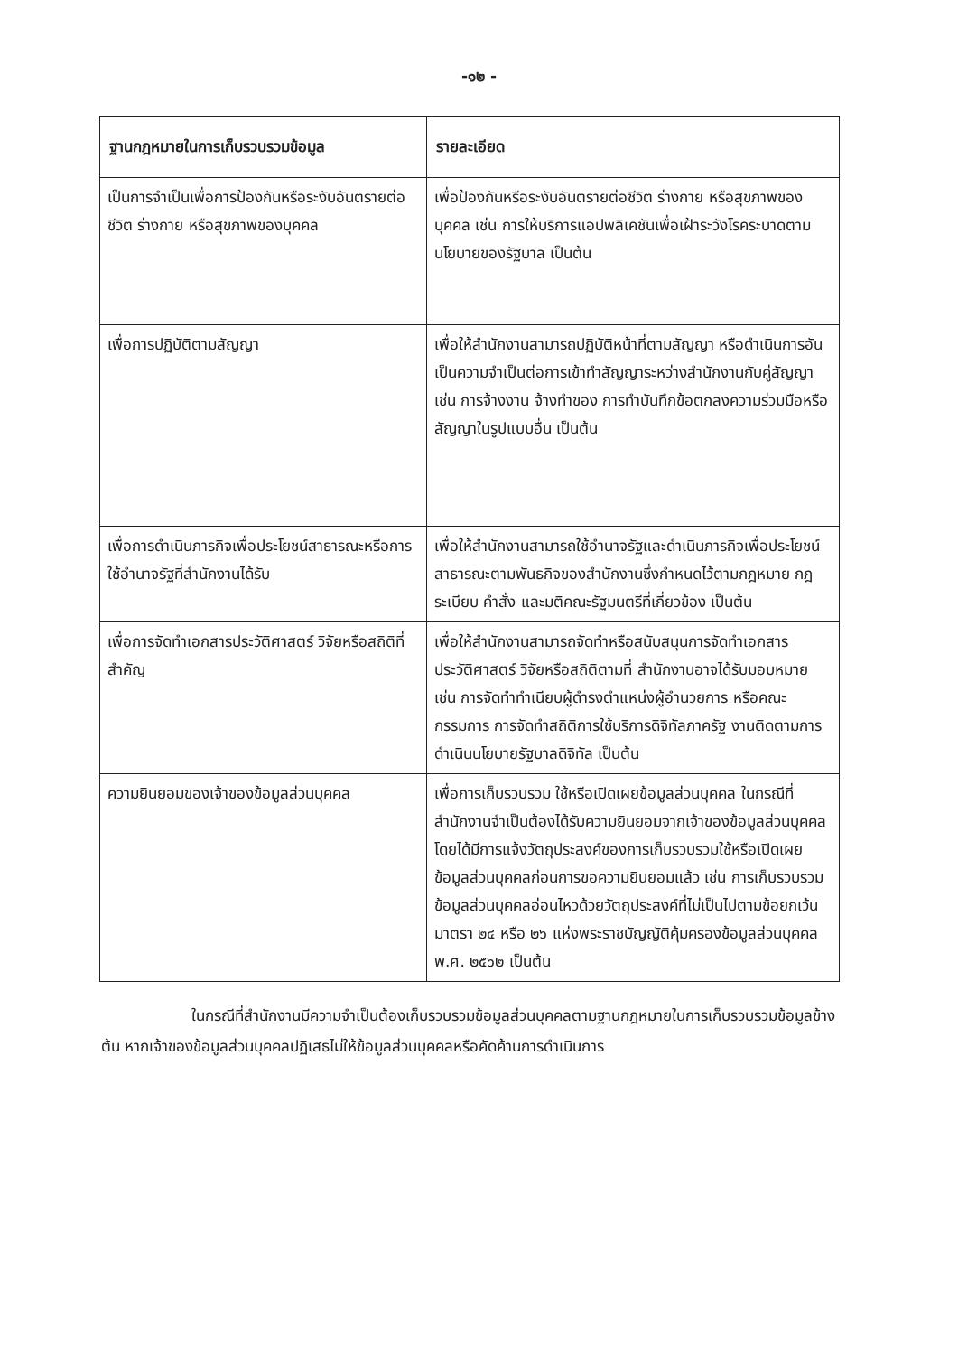-๑๒ -
| ฐานกฎหมายในการเก็บรวบรวมข้อมูล | รายละเอียด |
| --- | --- |
| เป็นการจำเป็นเพื่อการป้องกันหรือระงับอันตรายต่อชีวิต ร่างกาย หรือสุขภาพของบุคคล | เพื่อป้องกันหรือระงับอันตรายต่อชีวิต ร่างกาย หรือสุขภาพของบุคคล เช่น การให้บริการแอปพลิเคชันเพื่อเฝ้าระวังโรคระบาดตามนโยบายของรัฐบาล เป็นต้น |
| เพื่อการปฏิบัติตามสัญญา | เพื่อให้สำนักงานสามารถปฏิบัติหน้าที่ตามสัญญา หรือดำเนินการอันเป็นความจำเป็นต่อการเข้าทำสัญญาระหว่างสำนักงานกับคู่สัญญา เช่น การจ้างงาน จ้างทำของ การทำบันทึกข้อตกลงความร่วมมือหรือสัญญาในรูปแบบอื่น เป็นต้น |
| เพื่อการดำเนินภารกิจเพื่อประโยชน์สาธารณะหรือการใช้อำนาจรัฐที่สำนักงานได้รับ | เพื่อให้สำนักงานสามารถใช้อำนาจรัฐและดำเนินภารกิจเพื่อประโยชน์สาธารณะตามพันธกิจของสำนักงานซึ่งกำหนดไว้ตามกฎหมาย กฎ ระเบียบ คำสั่ง และมติคณะรัฐมนตรีที่เกี่ยวข้อง เป็นต้น |
| เพื่อการจัดทำเอกสารประวัติศาสตร์ วิจัยหรือสถิติที่สำคัญ | เพื่อให้สำนักงานสามารถจัดทำหรือสนับสนุนการจัดทำเอกสารประวัติศาสตร์ วิจัยหรือสถิติตามที่ สำนักงานอาจได้รับมอบหมาย เช่น การจัดทำทำเนียบผู้ดำรงตำแหน่งผู้อำนวยการ หรือคณะกรรมการ การจัดทำสถิติการใช้บริการดิจิทัลภาครัฐ งานติดตามการดำเนินนโยบายรัฐบาลดิจิทัล เป็นต้น |
| ความยินยอมของเจ้าของข้อมูลส่วนบุคคล | เพื่อการเก็บรวบรวม ใช้หรือเปิดเผยข้อมูลส่วนบุคคล ในกรณีที่สำนักงานจำเป็นต้องได้รับความยินยอมจากเจ้าของข้อมูลส่วนบุคคล โดยได้มีการแจ้งวัตถุประสงค์ของการเก็บรวบรวมใช้หรือเปิดเผยข้อมูลส่วนบุคคลก่อนการขอความยินยอมแล้ว เช่น การเก็บรวบรวมข้อมูลส่วนบุคคลอ่อนไหวด้วยวัตถุประสงค์ที่ไม่เป็นไปตามข้อยกเว้นมาตรา ๒๔ หรือ ๒๖ แห่งพระราชบัญญัติคุ้มครองข้อมูลส่วนบุคคล พ.ศ. ๒๕๖๒ เป็นต้น |
ในกรณีที่สำนักงานมีความจำเป็นต้องเก็บรวบรวมข้อมูลส่วนบุคคลตามฐานกฎหมายในการเก็บรวบรวมข้อมูลข้างต้น หากเจ้าของข้อมูลส่วนบุคคลปฏิเสธไม่ให้ข้อมูลส่วนบุคคลหรือคัดค้านการดำเนินการ